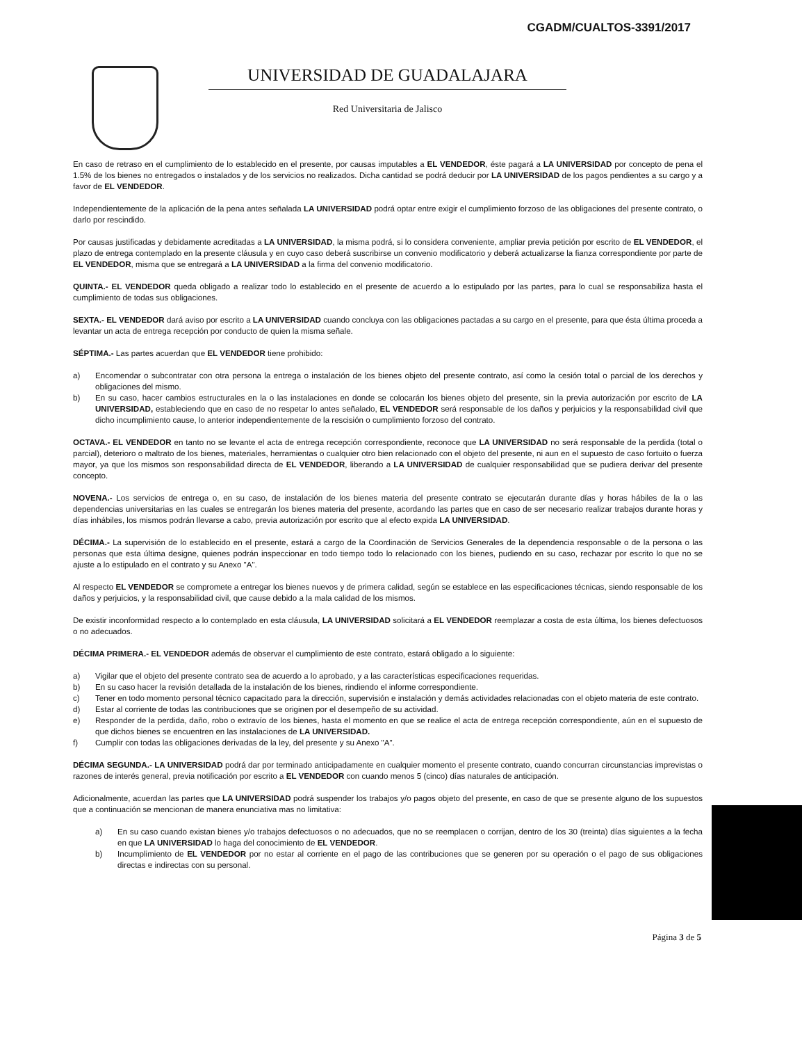CGADM/CUALTOS-3391/2017
UNIVERSIDAD DE GUADALAJARA
Red Universitaria de Jalisco
En caso de retraso en el cumplimiento de lo establecido en el presente, por causas imputables a EL VENDEDOR, éste pagará a LA UNIVERSIDAD por concepto de pena el 1.5% de los bienes no entregados o instalados y de los servicios no realizados. Dicha cantidad se podrá deducir por LA UNIVERSIDAD de los pagos pendientes a su cargo y a favor de EL VENDEDOR.
Independientemente de la aplicación de la pena antes señalada LA UNIVERSIDAD podrá optar entre exigir el cumplimiento forzoso de las obligaciones del presente contrato, o darlo por rescindido.
Por causas justificadas y debidamente acreditadas a LA UNIVERSIDAD, la misma podrá, si lo considera conveniente, ampliar previa petición por escrito de EL VENDEDOR, el plazo de entrega contemplado en la presente cláusula y en cuyo caso deberá suscribirse un convenio modificatorio y deberá actualizarse la fianza correspondiente por parte de EL VENDEDOR, misma que se entregará a LA UNIVERSIDAD a la firma del convenio modificatorio.
QUINTA.- EL VENDEDOR queda obligado a realizar todo lo establecido en el presente de acuerdo a lo estipulado por las partes, para lo cual se responsabiliza hasta el cumplimiento de todas sus obligaciones.
SEXTA.- EL VENDEDOR dará aviso por escrito a LA UNIVERSIDAD cuando concluya con las obligaciones pactadas a su cargo en el presente, para que ésta última proceda a levantar un acta de entrega recepción por conducto de quien la misma señale.
SÉPTIMA.- Las partes acuerdan que EL VENDEDOR tiene prohibido:
a) Encomendar o subcontratar con otra persona la entrega o instalación de los bienes objeto del presente contrato, así como la cesión total o parcial de los derechos y obligaciones del mismo.
b) En su caso, hacer cambios estructurales en la o las instalaciones en donde se colocarán los bienes objeto del presente, sin la previa autorización por escrito de LA UNIVERSIDAD, estableciendo que en caso de no respetar lo antes señalado, EL VENDEDOR será responsable de los daños y perjuicios y la responsabilidad civil que dicho incumplimiento cause, lo anterior independientemente de la rescisión o cumplimiento forzoso del contrato.
OCTAVA.- EL VENDEDOR en tanto no se levante el acta de entrega recepción correspondiente, reconoce que LA UNIVERSIDAD no será responsable de la perdida (total o parcial), deterioro o maltrato de los bienes, materiales, herramientas o cualquier otro bien relacionado con el objeto del presente, ni aun en el supuesto de caso fortuito o fuerza mayor, ya que los mismos son responsabilidad directa de EL VENDEDOR, liberando a LA UNIVERSIDAD de cualquier responsabilidad que se pudiera derivar del presente concepto.
NOVENA.- Los servicios de entrega o, en su caso, de instalación de los bienes materia del presente contrato se ejecutarán durante días y horas hábiles de la o las dependencias universitarias en las cuales se entregarán los bienes materia del presente, acordando las partes que en caso de ser necesario realizar trabajos durante horas y días inhábiles, los mismos podrán llevarse a cabo, previa autorización por escrito que al efecto expida LA UNIVERSIDAD.
DÉCIMA.- La supervisión de lo establecido en el presente, estará a cargo de la Coordinación de Servicios Generales de la dependencia responsable o de la persona o las personas que esta última designe, quienes podrán inspeccionar en todo tiempo todo lo relacionado con los bienes, pudiendo en su caso, rechazar por escrito lo que no se ajuste a lo estipulado en el contrato y su Anexo "A".
Al respecto EL VENDEDOR se compromete a entregar los bienes nuevos y de primera calidad, según se establece en las especificaciones técnicas, siendo responsable de los daños y perjuicios, y la responsabilidad civil, que cause debido a la mala calidad de los mismos.
De existir inconformidad respecto a lo contemplado en esta cláusula, LA UNIVERSIDAD solicitará a EL VENDEDOR reemplazar a costa de esta última, los bienes defectuosos o no adecuados.
DÉCIMA PRIMERA.- EL VENDEDOR además de observar el cumplimiento de este contrato, estará obligado a lo siguiente:
a) Vigilar que el objeto del presente contrato sea de acuerdo a lo aprobado, y a las características especificaciones requeridas.
b) En su caso hacer la revisión detallada de la instalación de los bienes, rindiendo el informe correspondiente.
c) Tener en todo momento personal técnico capacitado para la dirección, supervisión e instalación y demás actividades relacionadas con el objeto materia de este contrato.
d) Estar al corriente de todas las contribuciones que se originen por el desempeño de su actividad.
e) Responder de la perdida, daño, robo o extravío de los bienes, hasta el momento en que se realice el acta de entrega recepción correspondiente, aún en el supuesto de que dichos bienes se encuentren en las instalaciones de LA UNIVERSIDAD.
f) Cumplir con todas las obligaciones derivadas de la ley, del presente y su Anexo "A".
DÉCIMA SEGUNDA.- LA UNIVERSIDAD podrá dar por terminado anticipadamente en cualquier momento el presente contrato, cuando concurran circunstancias imprevistas o razones de interés general, previa notificación por escrito a EL VENDEDOR con cuando menos 5 (cinco) días naturales de anticipación.
Adicionalmente, acuerdan las partes que LA UNIVERSIDAD podrá suspender los trabajos y/o pagos objeto del presente, en caso de que se presente alguno de los supuestos que a continuación se mencionan de manera enunciativa mas no limitativa:
a) En su caso cuando existan bienes y/o trabajos defectuosos o no adecuados, que no se reemplacen o corrijan, dentro de los 30 (treinta) días siguientes a la fecha en que LA UNIVERSIDAD lo haga del conocimiento de EL VENDEDOR.
b) Incumplimiento de EL VENDEDOR por no estar al corriente en el pago de las contribuciones que se generen por su operación o el pago de sus obligaciones directas e indirectas con su personal.
Página 3 de 5